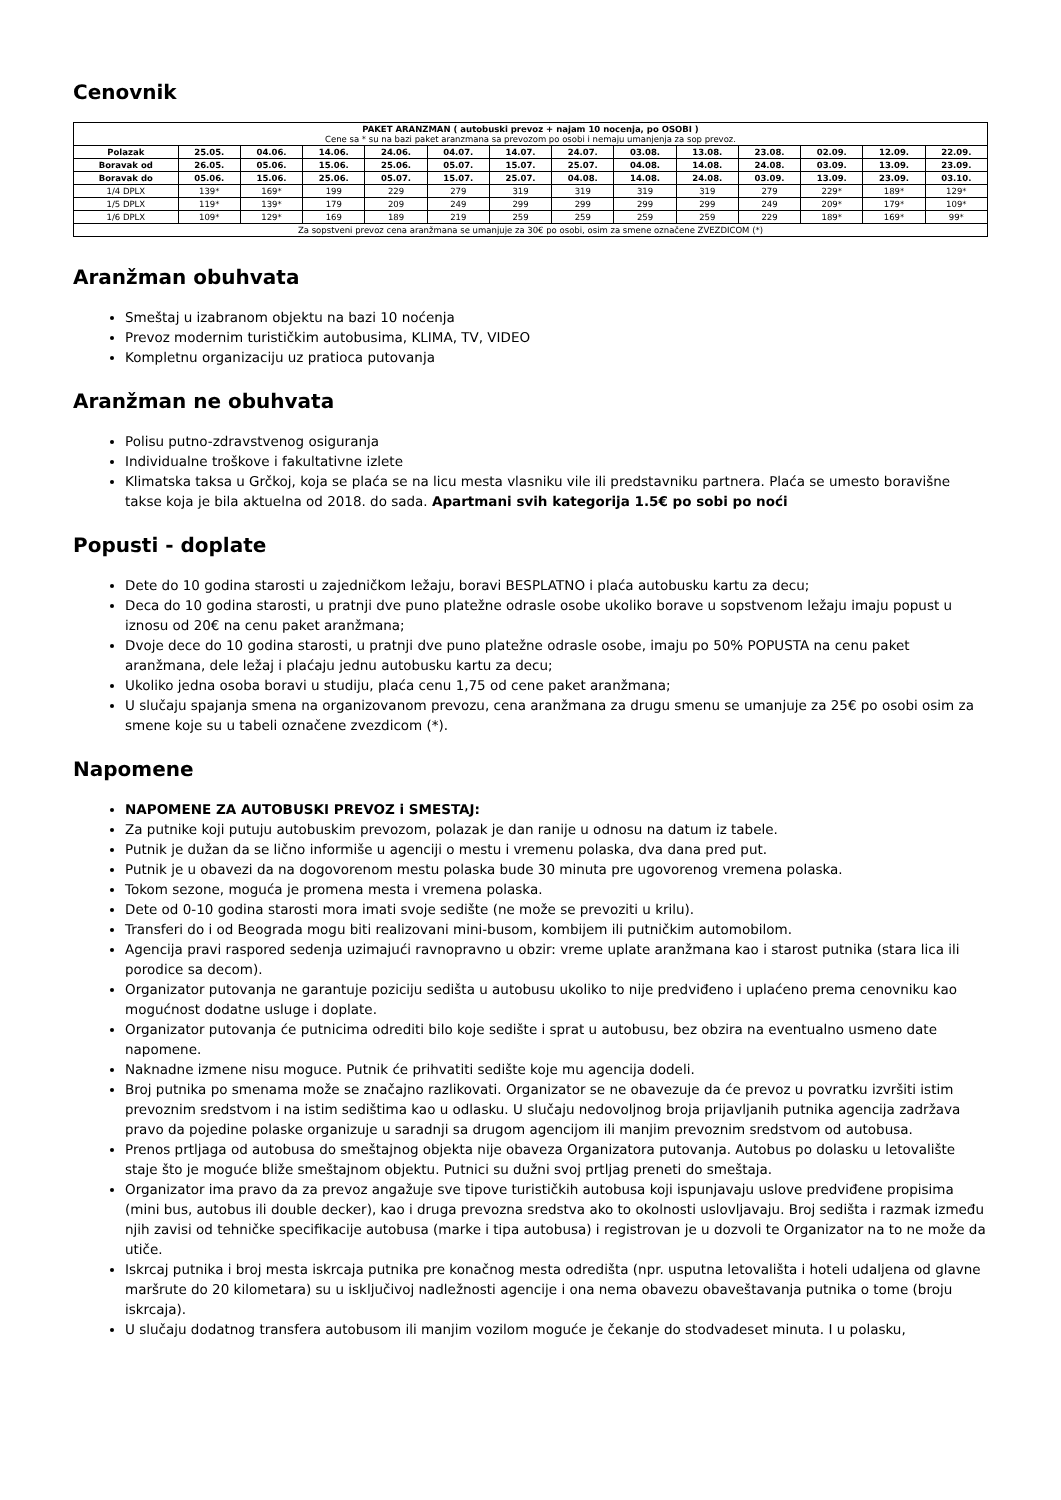Cenovnik
| PAKET ARANZMAN ( autobuski prevoz + najam 10 nocenja, po OSOBI ) Cene sa * su na bazi paket aranzmana sa prevozom po osobi i nemaju umanjenja za sop prevoz. | | | | | | | | | | | | | |
| Polazak | 25.05. | 04.06. | 14.06. | 24.06. | 04.07. | 14.07. | 24.07. | 03.08. | 13.08. | 23.08. | 02.09. | 12.09. | 22.09. |
| Boravak od | 26.05. | 05.06. | 15.06. | 25.06. | 05.07. | 15.07. | 25.07. | 04.08. | 14.08. | 24.08. | 03.09. | 13.09. | 23.09. |
| Boravak do | 05.06. | 15.06. | 25.06. | 05.07. | 15.07. | 25.07. | 04.08. | 14.08. | 24.08. | 03.09. | 13.09. | 23.09. | 03.10. |
| 1/4 DPLX | 139* | 169* | 199 | 229 | 279 | 319 | 319 | 319 | 319 | 279 | 229* | 189* | 129* |
| 1/5 DPLX | 119* | 139* | 179 | 209 | 249 | 299 | 299 | 299 | 299 | 249 | 209* | 179* | 109* |
| 1/6 DPLX | 109* | 129* | 169 | 189 | 219 | 259 | 259 | 259 | 259 | 229 | 189* | 169* | 99* |
| Za sopstveni prevoz cena aranžmana se umanjuje za 30€ po osobi, osim za smene označene ZVEZDICOM (*) | | | | | | | | | | | | | |
Aranžman obuhvata
Smeštaj u izabranom objektu na bazi 10 noćenja
Prevoz modernim turističkim autobusima, KLIMA, TV, VIDEO
Kompletnu organizaciju uz pratioca putovanja
Aranžman ne obuhvata
Polisu putno-zdravstvenog osiguranja
Individualne troškove i fakultativne izlete
Klimatska taksa u Grčkoj, koja se plaća se na licu mesta vlasniku vile ili predstavniku partnera. Plaća se umesto boravišne takse koja je bila aktuelna od 2018. do sada. Apartmani svih kategorija 1.5€ po sobi po noći
Popusti - doplate
Dete do 10 godina starosti u zajedničkom ležaju, boravi BESPLATNO i plaća autobusku kartu za decu;
Deca do 10 godina starosti, u pratnji dve puno platežne odrasle osobe ukoliko borave u sopstvenom ležaju imaju popust u iznosu od 20€ na cenu paket aranžmana;
Dvoje dece do 10 godina starosti, u pratnji dve puno platežne odrasle osobe, imaju po 50% POPUSTA na cenu paket aranžmana, dele ležaj i plaćaju jednu autobusku kartu za decu;
Ukoliko jedna osoba boravi u studiju, plaća cenu 1,75 od cene paket aranžmana;
U slučaju spajanja smena na organizovanom prevozu, cena aranžmana za drugu smenu se umanjuje za 25€ po osobi osim za smene koje su u tabeli označene zvezdicom (*).
Napomene
NAPOMENE ZA AUTOBUSKI PREVOZ i SMESTAJ:
Za putnike koji putuju autobuskim prevozom, polazak je dan ranije u odnosu na datum iz tabele.
Putnik je dužan da se lično informiše u agenciji o mestu i vremenu polaska, dva dana pred put.
Putnik je u obavezi da na dogovorenom mestu polaska bude 30 minuta pre ugovorenog vremena polaska.
Tokom sezone, moguća je promena mesta i vremena polaska.
Dete od 0-10 godina starosti mora imati svoje sedište (ne može se prevoziti u krilu).
Transferi do i od Beograda mogu biti realizovani mini-busom, kombijem ili putničkim automobilom.
Agencija pravi raspored sedenja uzimajući ravnopravno u obzir: vreme uplate aranžmana kao i starost putnika (stara lica ili porodice sa decom).
Organizator putovanja ne garantuje poziciju sedišta u autobusu ukoliko to nije predviđeno i uplaćeno prema cenovniku kao mogućnost dodatne usluge i doplate.
Organizator putovanja će putnicima odrediti bilo koje sedište i sprat u autobusu, bez obzira na eventualno usmeno date napomene.
Naknadne izmene nisu moguce. Putnik će prihvatiti sedište koje mu agencija dodeli.
Broj putnika po smenama može se značajno razlikovati. Organizator se ne obavezuje da će prevoz u povratku izvršiti istim prevoznim sredstvom i na istim sedištima kao u odlasku. U slučaju nedovoljnog broja prijavljanih putnika agencija zadržava pravo da pojedine polaske organizuje u saradnji sa drugom agencijom ili manjim prevoznim sredstvom od autobusa.
Prenos prtljaga od autobusa do smeštajnog objekta nije obaveza Organizatora putovanja. Autobus po dolasku u letovalište staje što je moguće bliže smeštajnom objektu. Putnici su dužni svoj prtljag preneti do smeštaja.
Organizator ima pravo da za prevoz angažuje sve tipove turističkih autobusa koji ispunjavaju uslove predviđene propisima (mini bus, autobus ili double decker), kao i druga prevozna sredstva ako to okolnosti uslovljavaju. Broj sedišta i razmak između njih zavisi od tehničke specifikacije autobusa (marke i tipa autobusa) i registrovan je u dozvoli te Organizator na to ne može da utiče.
Iskrcaj putnika i broj mesta iskrcaja putnika pre konačnog mesta odredišta (npr. usputna letovališta i hoteli udaljena od glavne maršrute do 20 kilometara) su u isključivoj nadležnosti agencije i ona nema obavezu obaveštavanja putnika o tome (broju iskrcaja).
U slučaju dodatnog transfera autobusom ili manjim vozilom moguće je čekanje do stodvadeset minuta. I u polasku,